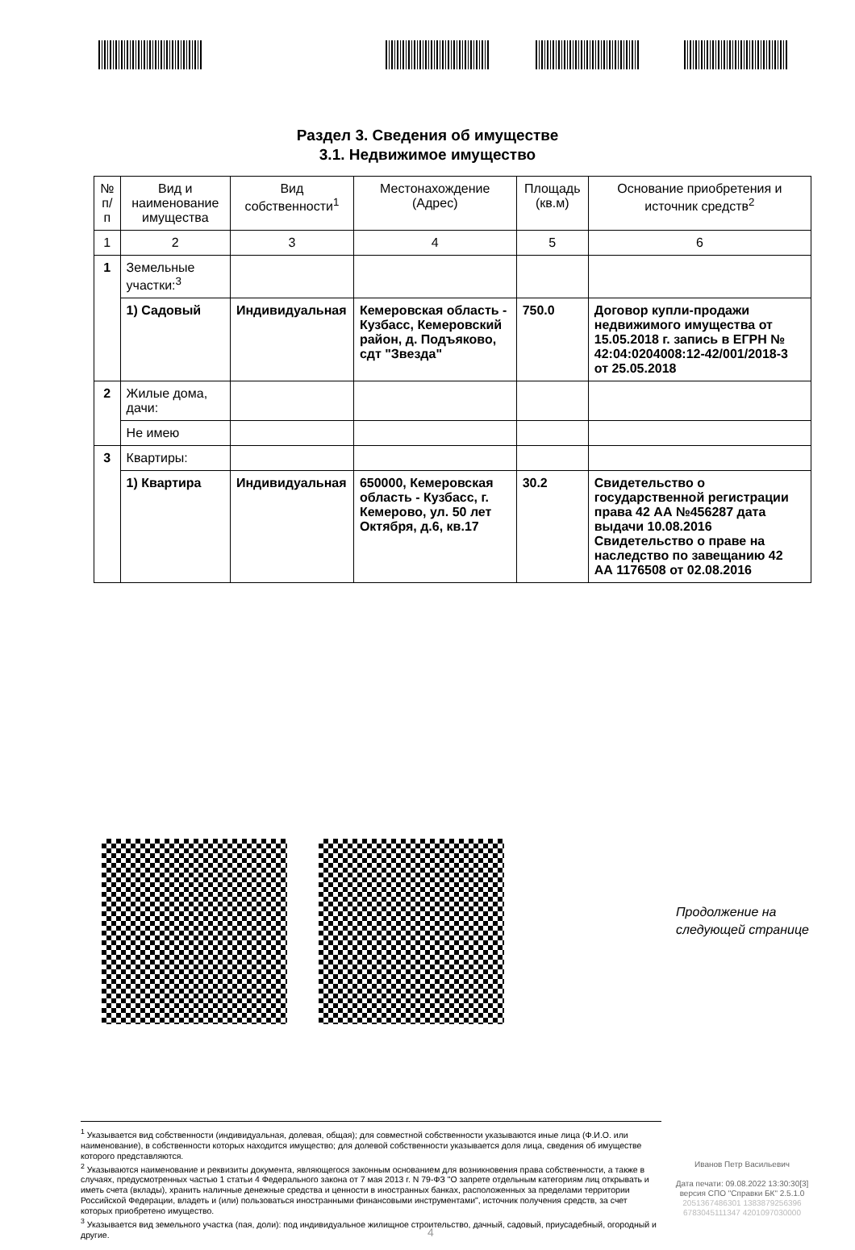Раздел 3. Сведения об имуществе
3.1. Недвижимое имущество
| № п/п | Вид и наименование имущества | Вид собственности<sup>1</sup> | Местонахождение (Адрес) | Площадь (кв.м) | Основание приобретения и источник средств<sup>2</sup> |
| 1 | 2 | 3 | 4 | 5 | 6 |
| 1 | Земельные участки:<sup>3</sup> | | | | |
| | 1) Садовый | Индивидуальная | Кемеровская область - Кузбасс, Кемеровский район, д. Подъяково, сдт "Звезда" | 750.0 | Договор купли-продажи недвижимого имущества от 15.05.2018 г. запись в ЕГРН № 42:04:0204008:12-42/001/2018-3 от 25.05.2018 |
| 2 | Жилые дома, дачи: | | | | |
| | Не имею | | | | |
| 3 | Квартиры: | | | | |
| | 1) Квартира | Индивидуальная | 650000, Кемеровская область - Кузбасс, г. Кемерово, ул. 50 лет Октября, д.6, кв.17 | 30.2 | Свидетельство о государственной регистрации права 42 АА №456287 дата выдачи 10.08.2016 Свидетельство о праве на наследство по завещанию 42 АА 1176508 от 02.08.2016 |
Продолжение на
следующей странице
<sup>1</sup> Указывается вид собственности (индивидуальная, долевая, общая); для совместной собственности указываются иные лица (Ф.И.О. или наименование), в собственности которых находится имущество; для долевой собственности указывается доля лица, сведения об имуществе которого представляются.
<sup>2</sup> Указываются наименование и реквизиты документа, являющегося законным основанием для возникновения права собственности, а также в случаях, предусмотренных частью 1 статьи 4 Федерального закона от 7 мая 2013 г. N 79-ФЗ "О запрете отдельным категориям лиц открывать и иметь счета (вклады), хранить наличные денежные средства и ценности в иностранных банках, расположенных за пределами территории Российской Федерации, владеть и (или) пользоваться иностранными финансовыми инструментами", источник получения средств, за счет которых приобретено имущество.
<sup>3</sup> Указывается вид земельного участка (пая, доли): под индивидуальное жилищное строительство, дачный, садовый, приусадебный, огородный и другие.
Иванов Петр Васильевич
Дата печати: 09.08.2022 13:30:30[3]
версия СПО "Справки БК" 2.5.1.0
2051367486301 1383879256396
6783045111347 4201097030000
4